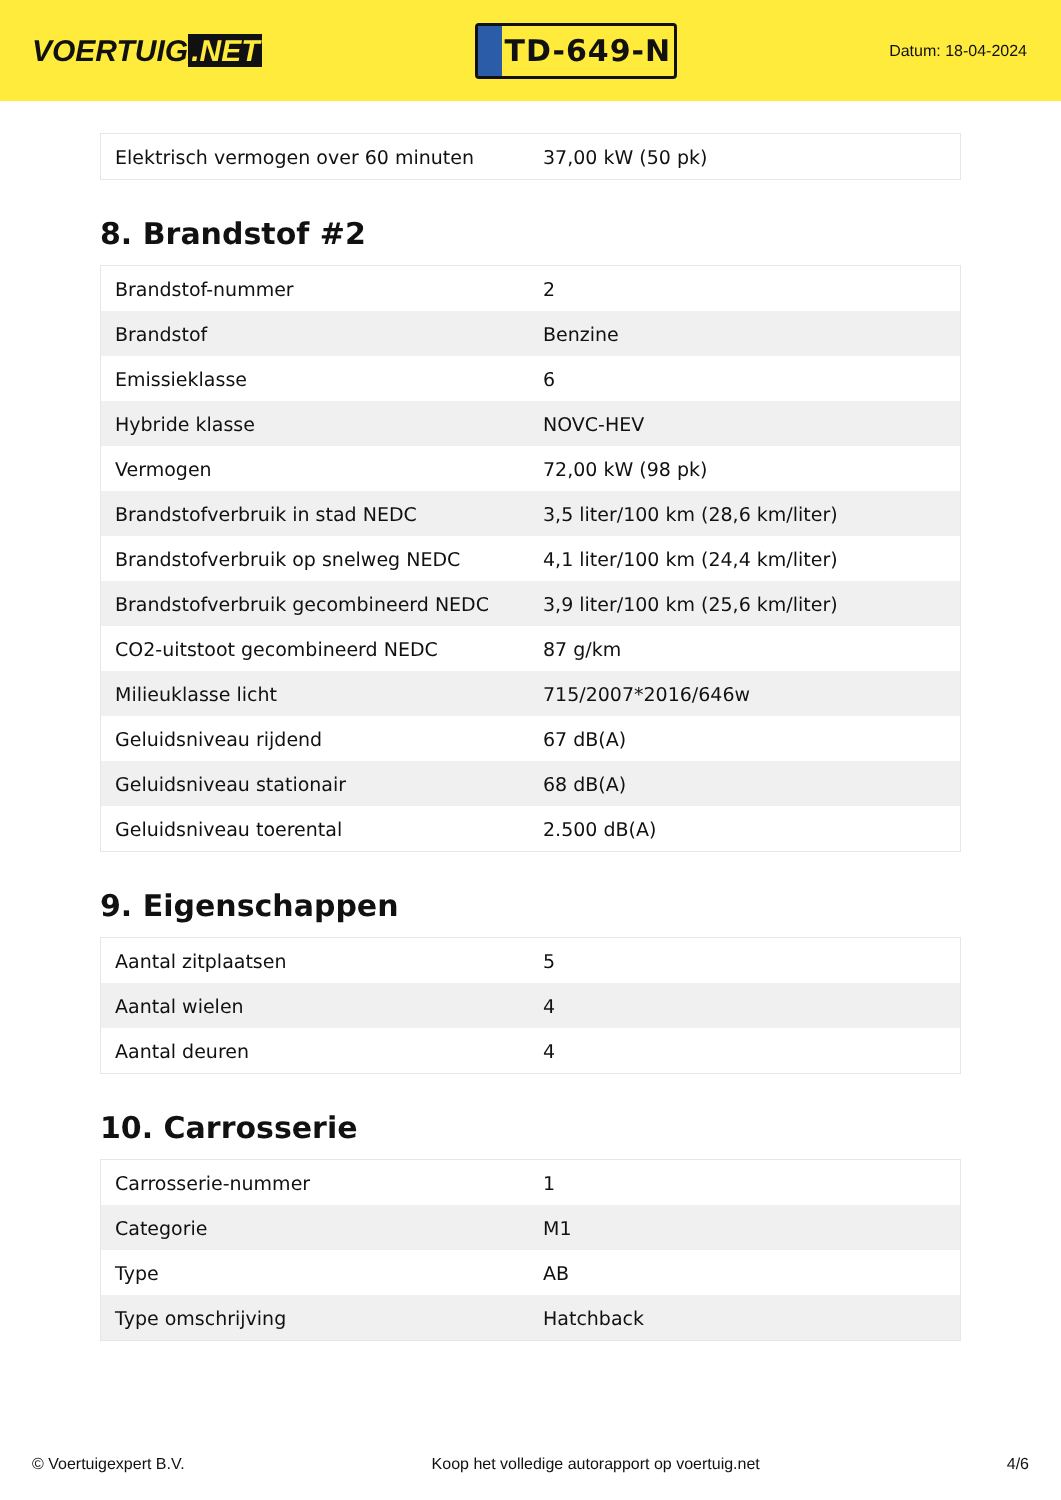VOERTUIG.NET
TD-649-N
Datum: 18-04-2024
| Elektrisch vermogen over 60 minuten | 37,00 kW (50 pk) |
8. Brandstof #2
| Brandstof-nummer | 2 |
| Brandstof | Benzine |
| Emissieklasse | 6 |
| Hybride klasse | NOVC-HEV |
| Vermogen | 72,00 kW (98 pk) |
| Brandstofverbruik in stad NEDC | 3,5 liter/100 km (28,6 km/liter) |
| Brandstofverbruik op snelweg NEDC | 4,1 liter/100 km (24,4 km/liter) |
| Brandstofverbruik gecombineerd NEDC | 3,9 liter/100 km (25,6 km/liter) |
| CO2-uitstoot gecombineerd NEDC | 87 g/km |
| Milieuklasse licht | 715/2007*2016/646w |
| Geluidsniveau rijdend | 67 dB(A) |
| Geluidsniveau stationair | 68 dB(A) |
| Geluidsniveau toerental | 2.500 dB(A) |
9. Eigenschappen
| Aantal zitplaatsen | 5 |
| Aantal wielen | 4 |
| Aantal deuren | 4 |
10. Carrosserie
| Carrosserie-nummer | 1 |
| Categorie | M1 |
| Type | AB |
| Type omschrijving | Hatchback |
© Voertuigexpert B.V. Koop het volledige autorapport op voertuig.net 4/6